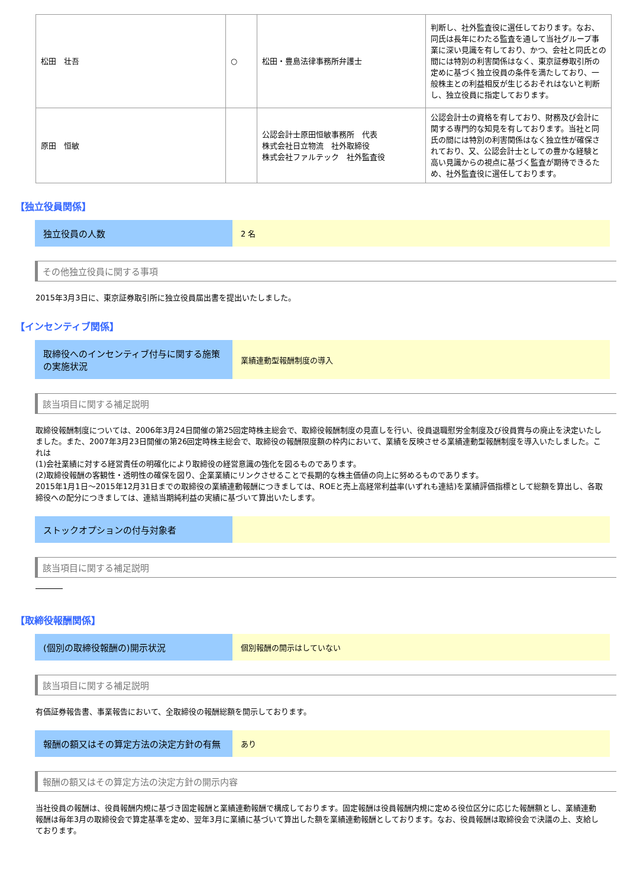| 松田 壮吾 | ○ | 松田・豊島法律事務所弁護士 | 判断し、社外監査役に選任しております。なお、同氏は長年にわたる監査を通して当社グループ事業に深い見識を有しており、かつ、会社と同氏との間には特別の利害関係はなく、東京証券取引所の定めに基づく独立役員の条件を満たしており、一般株主との利益相反が生じるおそれはないと判断し、独立役員に指定しております。 |
| 原田 恒敏 | | 公認会計士原田恒敏事務所 代表 株式会社日立物流 社外取締役 株式会社ファルテック 社外監査役 | 公認会計士の資格を有しており、財務及び会計に関する専門的な知見を有しております。当社と同氏の間には特別の利害関係はなく独立性が確保されており、又、公認会計士としての豊かな経験と高い見識からの視点に基づく監査が期待できるため、社外監査役に選任しております。 |
【独立役員関係】
独立役員の人数
2 名
その他独立役員に関する事項
2015年3月3日に、東京証券取引所に独立役員届出書を提出いたしました。
【インセンティブ関係】
取締役へのインセンティブ付与に関する施策の実施状況
業績連動型報酬制度の導入
該当項目に関する補足説明
取締役報酬制度については、2006年3月24日開催の第25回定時株主総会で、取締役報酬制度の見直しを行い、役員退職慰労金制度及び役員賞与の廃止を決定いたしました。また、2007年3月23日開催の第26回定時株主総会で、取締役の報酬限度額の枠内において、業績を反映させる業績連動型報酬制度を導入いたしました。これは
(1)会社業績に対する経営責任の明確化により取締役の経営意識の強化を図るものであります。
(2)取締役報酬の客観性・透明性の確保を図り、企業業績にリンクさせることで長期的な株主価値の向上に努めるものであります。
2015年1月1日～2015年12月31日までの取締役の業績連動報酬につきましては、ROEと売上高経常利益率(いずれも連結)を業績評価指標として総額を算出し、各取締役への配分につきましては、連結当期純利益の実績に基づいて算出いたします。
ストックオプションの付与対象者
該当項目に関する補足説明
【取締役報酬関係】
(個別の取締役報酬の)開示状況
個別報酬の開示はしていない
該当項目に関する補足説明
有価証券報告書、事業報告において、全取締役の報酬総額を開示しております。
報酬の額又はその算定方法の決定方針の有無
あり
報酬の額又はその算定方法の決定方針の開示内容
当社役員の報酬は、役員報酬内規に基づき固定報酬と業績連動報酬で構成しております。固定報酬は役員報酬内規に定める役位区分に応じた報酬額とし、業績連動報酬は毎年3月の取締役会で算定基準を定め、翌年3月に業績に基づいて算出した額を業績連動報酬としております。なお、役員報酬は取締役会で決議の上、支給しております。